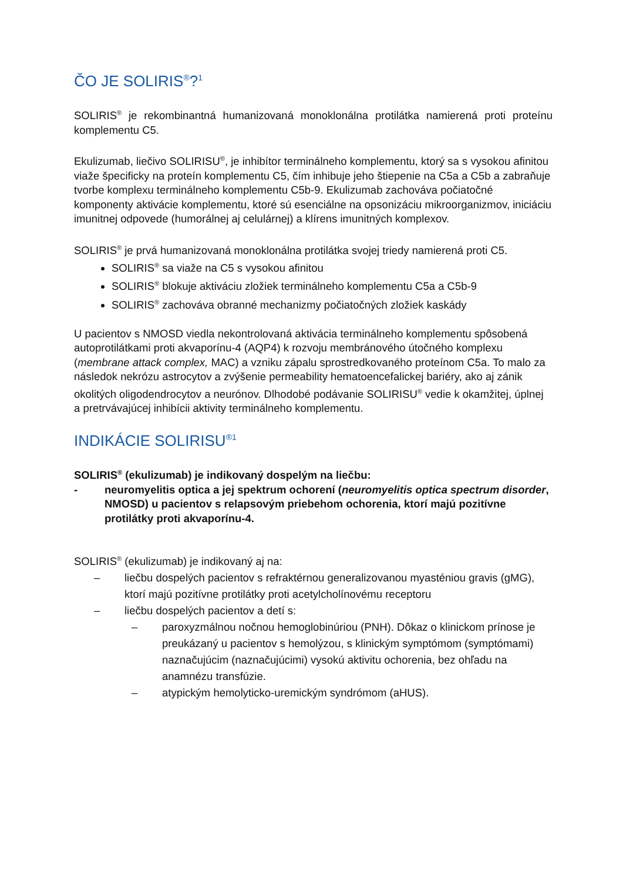ČO JE SOLIRIS<sup>®</sup>?<sup>1</sup>
SOLIRIS<sup>®</sup> je rekombinantná humanizovaná monoklonálna protilátka namierená proti proteínu komplementu C5.
Ekulizumab, liečivo SOLIRISU<sup>®</sup>, je inhibítor terminálneho komplementu, ktorý sa s vysokou afinitou viaže špecificky na proteín komplementu C5, čím inhibuje jeho štiepenie na C5a a C5b a zabraňuje tvorbe komplexu terminálneho komplementu C5b-9. Ekulizumab zachováva počiatočné komponenty aktivácie komplementu, ktoré sú esenciálne na opsonizáciu mikroorganizmov, iniciáciu imunitnej odpovede (humorálnej aj celulárnej) a klírens imunitných komplexov.
SOLIRIS<sup>®</sup> je prvá humanizovaná monoklonálna protilátka svojej triedy namierená proti C5.
SOLIRIS<sup>®</sup> sa viaže na C5 s vysokou afinitou
SOLIRIS<sup>®</sup> blokuje aktiváciu zložiek terminálneho komplementu C5a a C5b-9
SOLIRIS<sup>®</sup> zachováva obranné mechanizmy počiatočných zložiek kaskády
U pacientov s NMOSD viedla nekontrolovaná aktivácia terminálneho komplementu spôsobená autoprotilátkami proti akvaporínu-4 (AQP4) k rozvoju membránového útočného komplexu (membrane attack complex, MAC) a vzniku zápalu sprostredkovaného proteínom C5a. To malo za následok nekrózu astrocytov a zvýšenie permeability hematoencefalickej bariéry, ako aj zánik okolitých oligodendrocytov a neurónov. Dlhodobé podávanie SOLIRISU<sup>®</sup> vedie k okamžitej, úplnej a pretrvávajúcej inhibícii aktivity terminálneho komplementu.
INDIKÁCIE SOLIRISU<sup>®1</sup>
SOLIRIS<sup>®</sup> (ekulizumab) je indikovaný dospelým na liečbu:
- neuromyelitis optica a jej spektrum ochorení (neuromyelitis optica spectrum disorder, NMOSD) u pacientov s relapsovým priebehom ochorenia, ktorí majú pozitívne protilátky proti akvaporínu-4.
SOLIRIS<sup>®</sup> (ekulizumab) je indikovaný aj na:
– liečbu dospelých pacientov s refraktérnou generalizovanou myasténiou gravis (gMG), ktorí majú pozitívne protilátky proti acetylcholínovému receptoru
– liečbu dospelých pacientov a detí s:
– paroxyzmálnou nočnou hemoglobinúriou (PNH). Dôkaz o klinickom prínose je preukázaný u pacientov s hemolýzou, s klinickým symptómom (symptómami) naznačujúcim (naznačujúcimi) vysokú aktivitu ochorenia, bez ohľadu na anamnézu transfúzie.
– atypickým hemolyticko-uremickým syndrómom (aHUS).